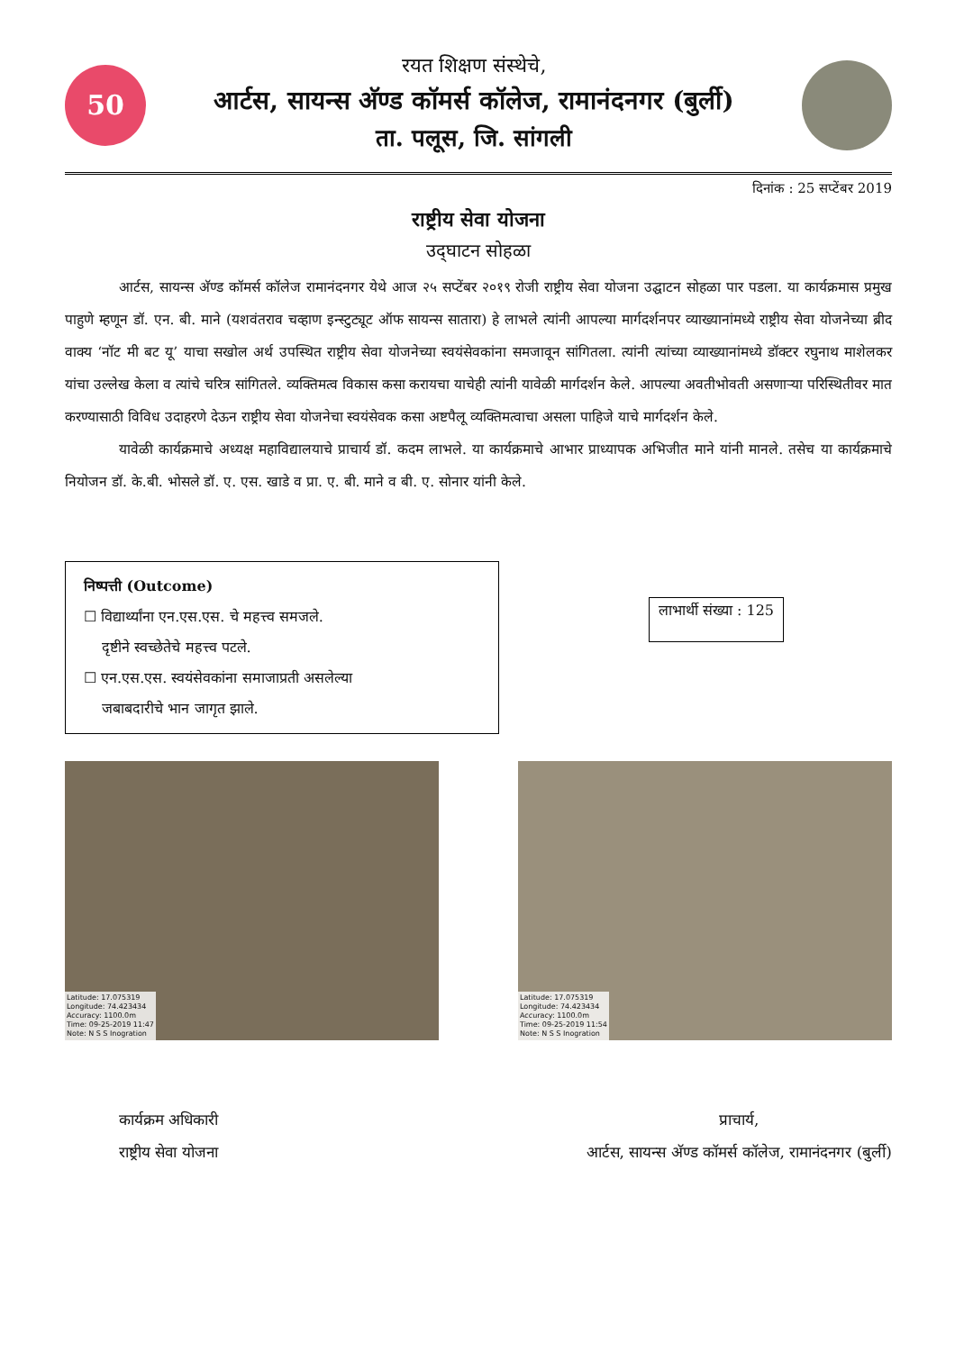50
रयत शिक्षण संस्थेचे,
आर्टस, सायन्स अ‍ॅण्ड कॉमर्स कॉलेज, रामानंदनगर (बुर्ली)
ता. पलूस, जि. सांगली
दिनांक : 25 सप्टेंबर 2019
राष्ट्रीय सेवा योजना
उद्‌घाटन सोहळा
आर्टस, सायन्स अ‍ॅण्ड कॉमर्स कॉलेज रामानंदनगर येथे आज २५ सप्टेंबर २०१९ रोजी राष्ट्रीय सेवा योजना उद्घाटन सोहळा पार पडला. या कार्यक्रमास प्रमुख पाहुणे म्हणून डॉ. एन. बी. माने (यशवंतराव चव्हाण इन्स्टुट्यूट ऑफ सायन्स सातारा) हे लाभले त्यांनी आपल्या मार्गदर्शनपर व्याख्यानांमध्ये राष्ट्रीय सेवा योजनेच्या ब्रीद वाक्य ‘नॉट मी बट यू’ याचा सखोल अर्थ उपस्थित राष्ट्रीय सेवा योजनेच्या स्वयंसेवकांना समजावून सांगितला. त्यांनी त्यांच्या व्याख्यानांमध्ये डॉक्टर रघुनाथ माशेलकर यांचा उल्लेख केला व त्यांचे चरित्र सांगितले. व्यक्तिमत्व विकास कसा करायचा याचेही त्यांनी यावेळी मार्गदर्शन केले. आपल्या अवतीभोवती असणाऱ्या परिस्थितीवर मात करण्यासाठी विविध उदाहरणे देऊन राष्ट्रीय सेवा योजनेचा स्वयंसेवक कसा अष्टपैलू व्यक्तिमत्वाचा असला पाहिजे याचे मार्गदर्शन केले.
यावेळी कार्यक्रमाचे अध्यक्ष महाविद्यालयाचे प्राचार्य डॉ. कदम लाभले. या कार्यक्रमाचे आभार प्राध्यापक अभिजीत माने यांनी मानले. तसेच या कार्यक्रमाचे नियोजन डॉ. के.बी. भोसले डॉ. ए. एस. खाडे व प्रा. ए. बी. माने व बी. ए. सोनार यांनी केले.
निष्पत्ती (Outcome)
☐ विद्यार्थ्यांना एन.एस.एस. चे महत्त्व समजले.
दृष्टीने स्वच्छेतेचे महत्त्व पटले.
☐ एन.एस.एस. स्वयंसेवकांना समाजाप्रती असलेल्या
जबाबदारीचे भान जागृत झाले.
लाभार्थी संख्या : 125
Latitude: 17.075319
Longitude: 74.423434
Accuracy: 1100.0m
Time: 09-25-2019 11:47
Note: N S S Inogration
Latitude: 17.075319
Longitude: 74.423434
Accuracy: 1100.0m
Time: 09-25-2019 11:54
Note: N S S Inogration
कार्यक्रम अधिकारी
राष्ट्रीय सेवा योजना
प्राचार्य,
आर्टस, सायन्स अ‍ॅण्ड कॉमर्स कॉलेज, रामानंदनगर (बुर्ली)